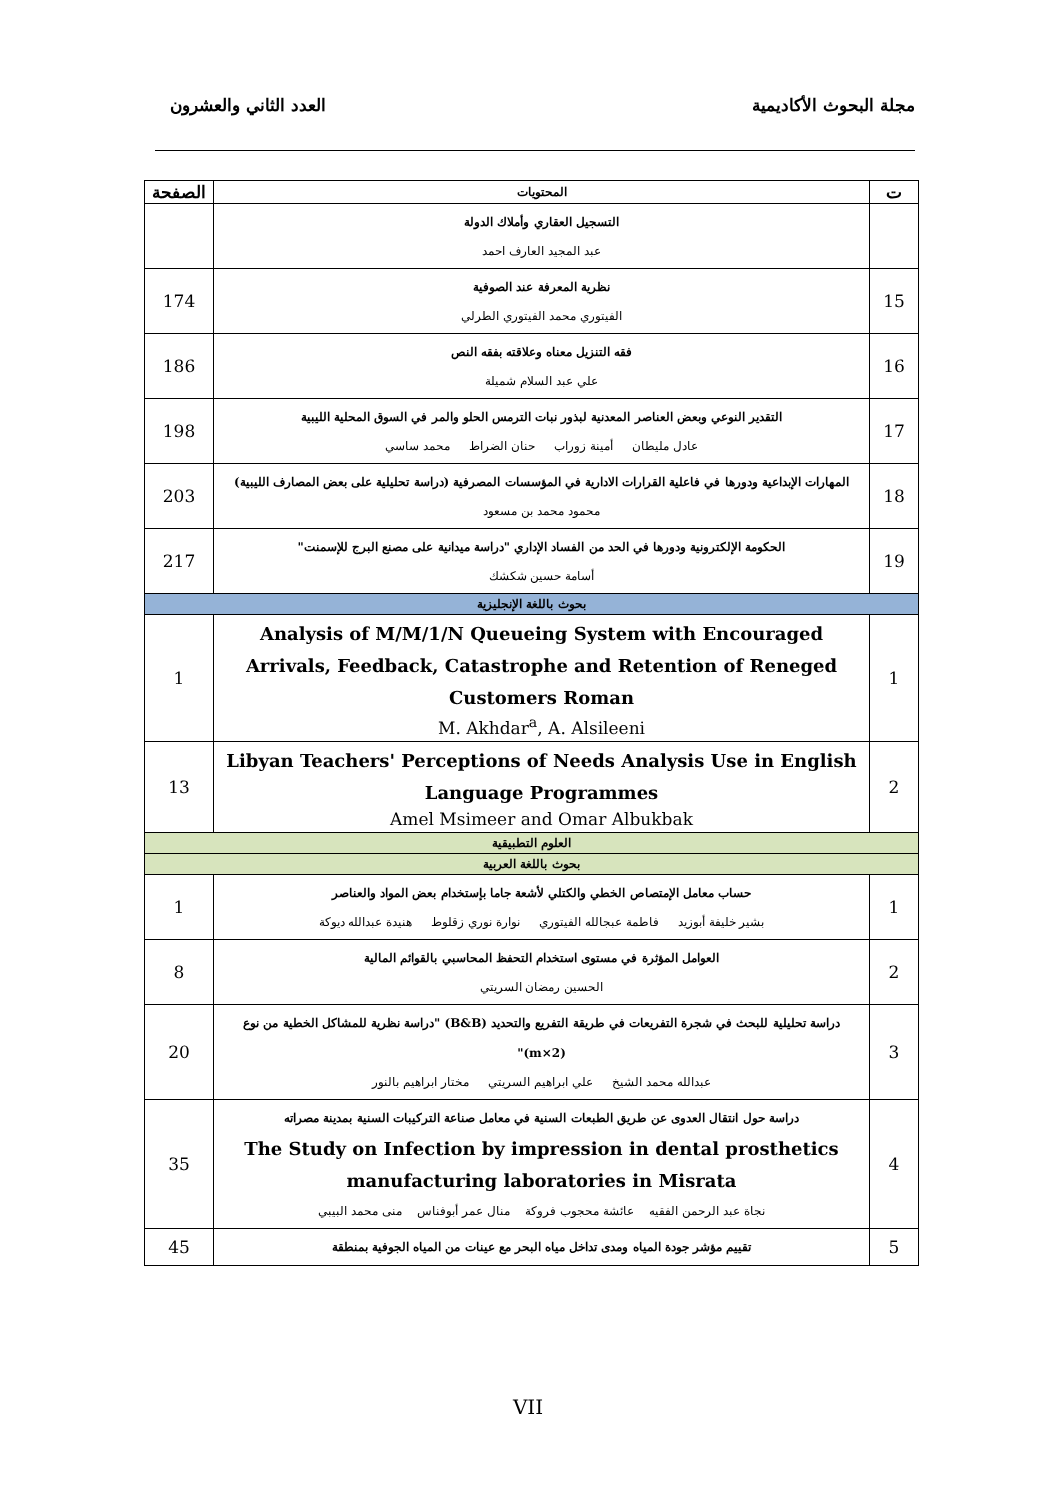مجلة البحوث الأكاديمية العدد الثاني والعشرون
| ت | المحتويات | الصفحة |
| --- | --- | --- |
| | التسجيل العقاري وأملاك الدولة عبد المجيد العارف احمد | |
| 15 | نظرية المعرفة عند الصوفية الفيتوري محمد الفيتوري الطرلي | 174 |
| 16 | فقه التنزيل معناه وعلاقته بفقه النص علي عبد السلام شميلة | 186 |
| 17 | التقدير النوعي وبعض العناصر المعدنية لبذور نبات الترمس الحلو والمر في السوق المحلية الليبية عادل مليطان أمينة زوراب حنان الضراط محمد ساسي | 198 |
| 18 | المهارات الإبداعية ودورها في فاعلية القرارات الادارية في المؤسسات المصرفية (دراسة تحليلية على بعض المصارف الليبية) محمود محمد بن مسعود | 203 |
| 19 | الحكومة الإلكترونية ودورها في الحد من الفساد الإداري "دراسة ميدانية على مصنع البرج للإسمنت" أسامة حسين شكشك | 217 |
| بحوث باللغة الإنجليزية | | |
| 1 | Analysis of M/M/1/N Queueing System with Encouraged Arrivals, Feedback, Catastrophe and Retention of Reneged Customers Roman M. Akhdar<sup>a</sup>, A. Alsileeni | 1 |
| 2 | Libyan Teachers' Perceptions of Needs Analysis Use in English Language Programmes Amel Msimeer and Omar Albukbak | 13 |
| العلوم التطبيقية | | |
| بحوث باللغة العربية | | |
| 1 | حساب معامل الإمتصاص الخطي والكتلي لأشعة جاما بإستخدام بعض المواد والعناصر بشير خليفة أبوزيد فاطمة عبجالله الفيتوري نوارة نوري زقلوط هنيدة عبدالله ديوكة | 1 |
| 2 | العوامل المؤثرة في مستوى استخدام التحفظ المحاسبي بالقوائم المالية الحسين رمضان السريتي | 8 |
| 3 | دراسة تحليلية للبحث في شجرة التفريعات في طريقة التفريع والتحديد (B&B) "دراسة نظرية للمشاكل الخطية من نوع (m×2)" عبدالله محمد الشيخ علي ابراهيم السريتي مختار ابراهيم بالنور | 20 |
| 4 | دراسة حول انتقال العدوى عن طريق الطبعات السنية في معامل صناعة التركيبات السنية بمدينة مصراته The Study on Infection by impression in dental prosthetics manufacturing laboratories in Misrata نجاة عبد الرحمن الفقيه عائشة محجوب فروكة منال عمر أبوفناس منى محمد البيبي | 35 |
| 5 | تقييم مؤشر جودة المياه ومدى تداخل مياه البحر مع عينات من المياه الجوفية بمنطقة | 45 |
VII